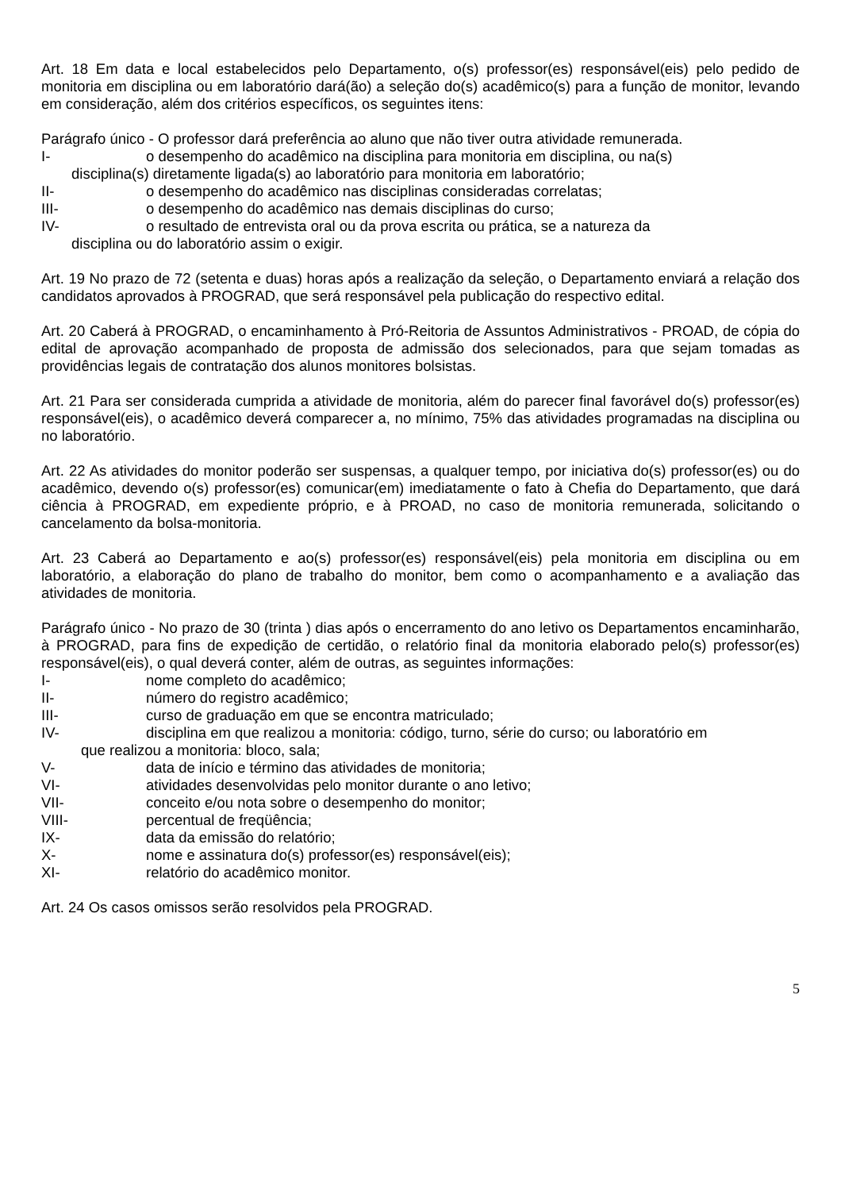Art. 18 Em data e local estabelecidos pelo Departamento, o(s) professor(es) responsável(eis) pelo pedido de monitoria em disciplina ou em laboratório dará(ão) a seleção do(s) acadêmico(s) para a função de monitor, levando em consideração, além dos critérios específicos, os seguintes itens:
Parágrafo único - O professor dará preferência ao aluno que não tiver outra atividade remunerada.
I- o desempenho do acadêmico na disciplina para monitoria em disciplina, ou na(s)
disciplina(s) diretamente ligada(s) ao laboratório para monitoria em laboratório;
II- o desempenho do acadêmico nas disciplinas consideradas correlatas;
III- o desempenho do acadêmico nas demais disciplinas do curso;
IV- o resultado de entrevista oral ou da prova escrita ou prática, se a natureza da
disciplina ou do laboratório assim o exigir.
Art. 19 No prazo de 72 (setenta e duas) horas após a realização da seleção, o Departamento enviará a relação dos candidatos aprovados à PROGRAD, que será responsável pela publicação do respectivo edital.
Art. 20 Caberá à PROGRAD, o encaminhamento à Pró-Reitoria de Assuntos Administrativos - PROAD, de cópia do edital de aprovação acompanhado de proposta de admissão dos selecionados, para que sejam tomadas as providências legais de contratação dos alunos monitores bolsistas.
Art. 21 Para ser considerada cumprida a atividade de monitoria, além do parecer final favorável do(s) professor(es) responsável(eis), o acadêmico deverá comparecer a, no mínimo, 75% das atividades programadas na disciplina ou no laboratório.
Art. 22 As atividades do monitor poderão ser suspensas, a qualquer tempo, por iniciativa do(s) professor(es) ou do acadêmico, devendo o(s) professor(es) comunicar(em) imediatamente o fato à Chefia do Departamento, que dará ciência à PROGRAD, em expediente próprio, e à PROAD, no caso de monitoria remunerada, solicitando o cancelamento da bolsa-monitoria.
Art. 23 Caberá ao Departamento e ao(s) professor(es) responsável(eis) pela monitoria em disciplina ou em laboratório, a elaboração do plano de trabalho do monitor, bem como o acompanhamento e a avaliação das atividades de monitoria.
Parágrafo único - No prazo de 30 (trinta ) dias após o encerramento do ano letivo os Departamentos encaminharão, à PROGRAD, para fins de expedição de certidão, o relatório final da monitoria elaborado pelo(s) professor(es) responsável(eis), o qual deverá conter, além de outras, as seguintes informações:
I- nome completo do acadêmico;
II- número do registro acadêmico;
III- curso de graduação em que se encontra matriculado;
IV- disciplina em que realizou a monitoria: código, turno, série do curso; ou laboratório em
que realizou a monitoria: bloco, sala;
V- data de início e término das atividades de monitoria;
VI- atividades desenvolvidas pelo monitor durante o ano letivo;
VII- conceito e/ou nota sobre o desempenho do monitor;
VIII- percentual de freqüência;
IX- data da emissão do relatório;
X- nome e assinatura do(s) professor(es) responsável(eis);
XI- relatório do acadêmico monitor.
Art. 24 Os casos omissos serão resolvidos pela PROGRAD.
5